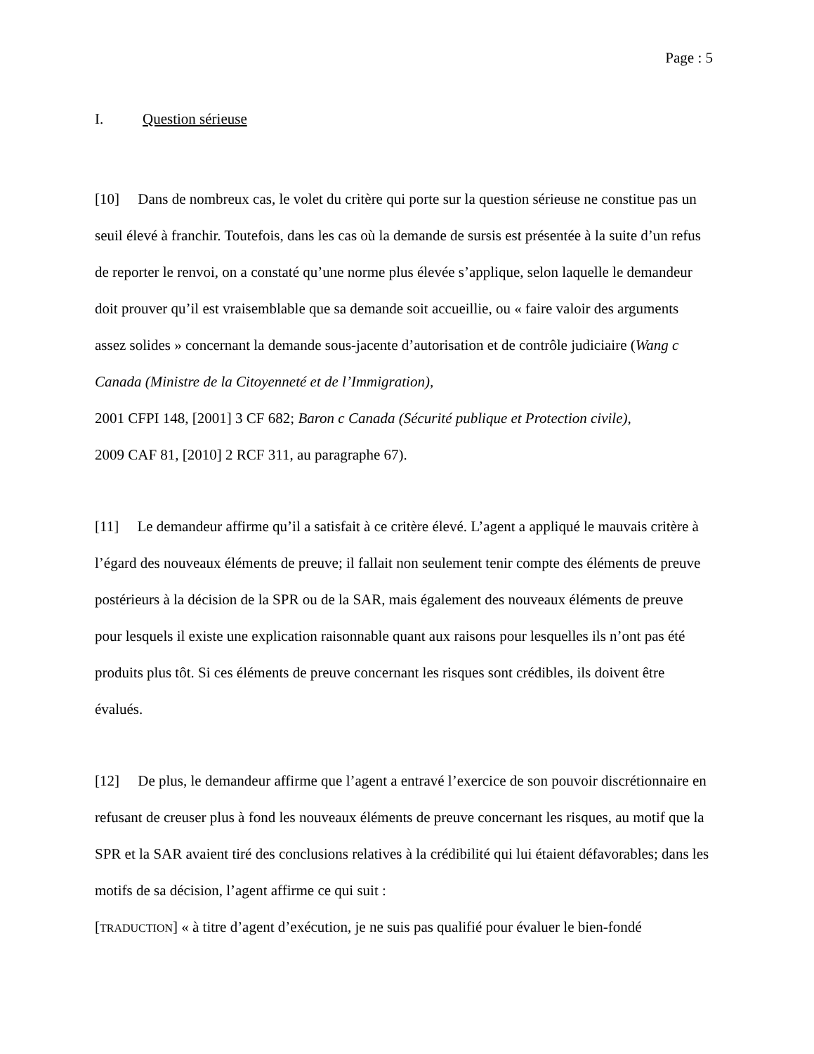Page : 5
I. Question sérieuse
[10] Dans de nombreux cas, le volet du critère qui porte sur la question sérieuse ne constitue pas un seuil élevé à franchir. Toutefois, dans les cas où la demande de sursis est présentée à la suite d’un refus de reporter le renvoi, on a constaté qu’une norme plus élevée s’applique, selon laquelle le demandeur doit prouver qu’il est vraisemblable que sa demande soit accueillie, ou « faire valoir des arguments assez solides » concernant la demande sous-jacente d’autorisation et de contrôle judiciaire (Wang c Canada (Ministre de la Citoyenneté et de l’Immigration),
2001 CFPI 148, [2001] 3 CF 682; Baron c Canada (Sécurité publique et Protection civile),
2009 CAF 81, [2010] 2 RCF 311, au paragraphe 67).
[11] Le demandeur affirme qu’il a satisfait à ce critère élevé. L’agent a appliqué le mauvais critère à l’égard des nouveaux éléments de preuve; il fallait non seulement tenir compte des éléments de preuve postérieurs à la décision de la SPR ou de la SAR, mais également des nouveaux éléments de preuve pour lesquels il existe une explication raisonnable quant aux raisons pour lesquelles ils n’ont pas été produits plus tôt. Si ces éléments de preuve concernant les risques sont crédibles, ils doivent être évalués.
[12] De plus, le demandeur affirme que l’agent a entravé l’exercice de son pouvoir discrétionnaire en refusant de creuser plus à fond les nouveaux éléments de preuve concernant les risques, au motif que la SPR et la SAR avaient tiré des conclusions relatives à la crédibilité qui lui étaient défavorables; dans les motifs de sa décision, l’agent affirme ce qui suit :
[TRADUCTION] « à titre d’agent d’exécution, je ne suis pas qualifié pour évaluer le bien-fondé